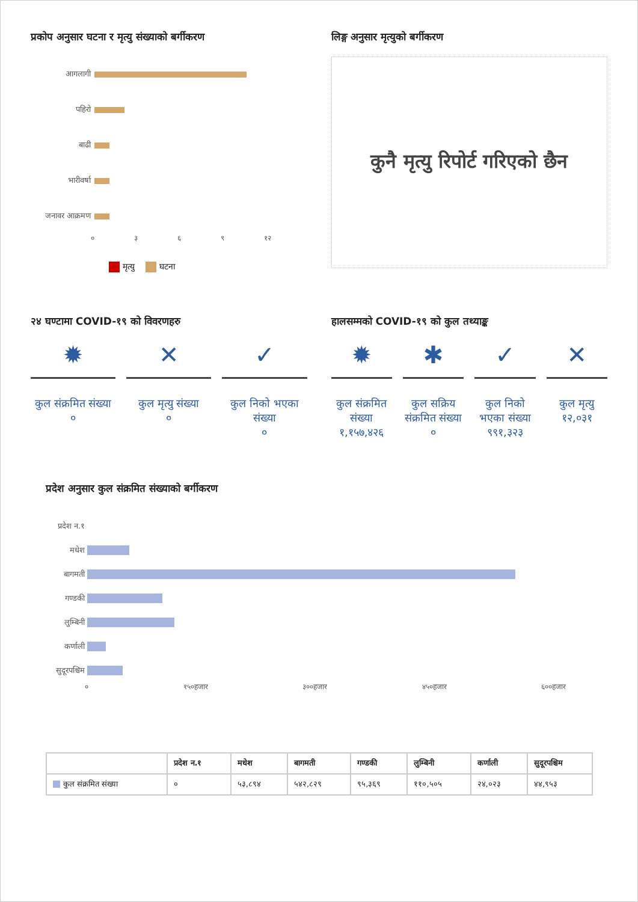प्रकोप अनुसार घटना र मृत्यु संख्याको बर्गीकरण
आगलागी
पहिरो
बाढी
भारीवर्षा
जनावर आक्रमण
० ३ ६ ९ १२
मृत्यु घटना
लिङ्ग अनुसार मृत्युको बर्गीकरण
कुनै मृत्यु रिपोर्ट गरिएको छैन
२४ घण्टामा COVID-१९ को विवरणहरु
✹
कुल संक्रमित संख्या
०
✕
कुल मृत्यु संख्या
०
✓
कुल निको भएका संख्या
०
हालसम्मको COVID-१९ को कुल तथ्याङ्क
✹
कुल संक्रमित संख्या
१,१५७,४२६
✱
कुल सक्रिय संक्रमित संख्या
०
✓
कुल निको भएका संख्या
९९१,३२३
✕
कुल मृत्यु
१२,०३१
प्रदेश अनुसार कुल संक्रमित संख्याको बर्गीकरण
प्रदेश न.१
मधेश
बागमती
गण्डकी
लुम्बिनी
कर्णाली
सुदूरपश्चिम
० १५०हजार ३००हजार ४५०हजार ६००हजार
| | प्रदेश न.१ | मधेश | बागमती | गण्डकी | लुम्बिनी | कर्णाली | सुदूरपश्चिम |
| --- | --- | --- | --- | --- | --- | --- | --- |
| कुल संक्रमित संख्या | ० | ५३,८९४ | ५४२,८२९ | ९५,३६९ | ११०,५०५ | २४,०२३ | ४४,९५३ |